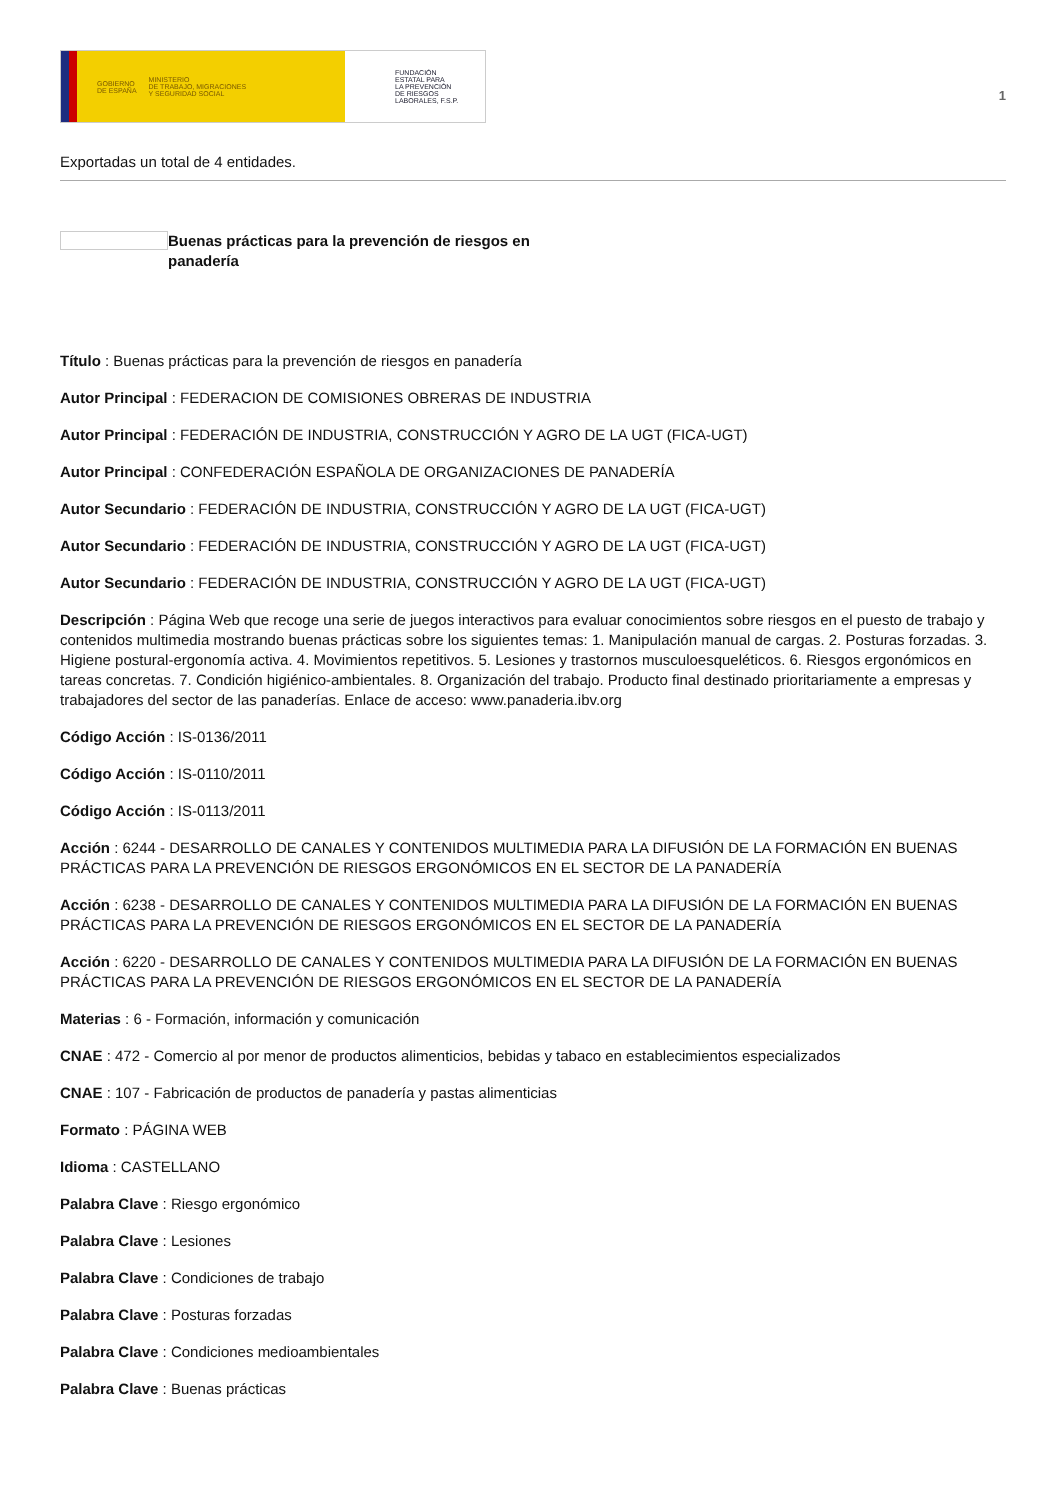GOBIERNO
DE ESPAÑA MINISTERIO
DE TRABAJO, MIGRACIONES
Y SEGURIDAD SOCIAL
FUNDACIÓN
ESTATAL PARA
LA PREVENCIÓN
DE RIESGOS
LABORALES, F.S.P.
1
Exportadas un total de 4 entidades.
Buenas prácticas para la prevención de riesgos en panadería
Título : Buenas prácticas para la prevención de riesgos en panadería
Autor Principal : FEDERACION DE COMISIONES OBRERAS DE INDUSTRIA
Autor Principal : FEDERACIÓN DE INDUSTRIA, CONSTRUCCIÓN Y AGRO DE LA UGT (FICA-UGT)
Autor Principal : CONFEDERACIÓN ESPAÑOLA DE ORGANIZACIONES DE PANADERÍA
Autor Secundario : FEDERACIÓN DE INDUSTRIA, CONSTRUCCIÓN Y AGRO DE LA UGT (FICA-UGT)
Autor Secundario : FEDERACIÓN DE INDUSTRIA, CONSTRUCCIÓN Y AGRO DE LA UGT (FICA-UGT)
Autor Secundario : FEDERACIÓN DE INDUSTRIA, CONSTRUCCIÓN Y AGRO DE LA UGT (FICA-UGT)
Descripción : Página Web que recoge una serie de juegos interactivos para evaluar conocimientos sobre riesgos en el puesto de trabajo y contenidos multimedia mostrando buenas prácticas sobre los siguientes temas: 1. Manipulación manual de cargas. 2. Posturas forzadas. 3. Higiene postural-ergonomía activa. 4. Movimientos repetitivos. 5. Lesiones y trastornos musculoesqueléticos. 6. Riesgos ergonómicos en tareas concretas. 7. Condición higiénico-ambientales. 8. Organización del trabajo. Producto final destinado prioritariamente a empresas y trabajadores del sector de las panaderías. Enlace de acceso: www.panaderia.ibv.org
Código Acción : IS-0136/2011
Código Acción : IS-0110/2011
Código Acción : IS-0113/2011
Acción : 6244 - DESARROLLO DE CANALES Y CONTENIDOS MULTIMEDIA PARA LA DIFUSIÓN DE LA FORMACIÓN EN BUENAS PRÁCTICAS PARA LA PREVENCIÓN DE RIESGOS ERGONÓMICOS EN EL SECTOR DE LA PANADERÍA
Acción : 6238 - DESARROLLO DE CANALES Y CONTENIDOS MULTIMEDIA PARA LA DIFUSIÓN DE LA FORMACIÓN EN BUENAS PRÁCTICAS PARA LA PREVENCIÓN DE RIESGOS ERGONÓMICOS EN EL SECTOR DE LA PANADERÍA
Acción : 6220 - DESARROLLO DE CANALES Y CONTENIDOS MULTIMEDIA PARA LA DIFUSIÓN DE LA FORMACIÓN EN BUENAS PRÁCTICAS PARA LA PREVENCIÓN DE RIESGOS ERGONÓMICOS EN EL SECTOR DE LA PANADERÍA
Materias : 6 - Formación, información y comunicación
CNAE : 472 - Comercio al por menor de productos alimenticios, bebidas y tabaco en establecimientos especializados
CNAE : 107 - Fabricación de productos de panadería y pastas alimenticias
Formato : PÁGINA WEB
Idioma : CASTELLANO
Palabra Clave : Riesgo ergonómico
Palabra Clave : Lesiones
Palabra Clave : Condiciones de trabajo
Palabra Clave : Posturas forzadas
Palabra Clave : Condiciones medioambientales
Palabra Clave : Buenas prácticas